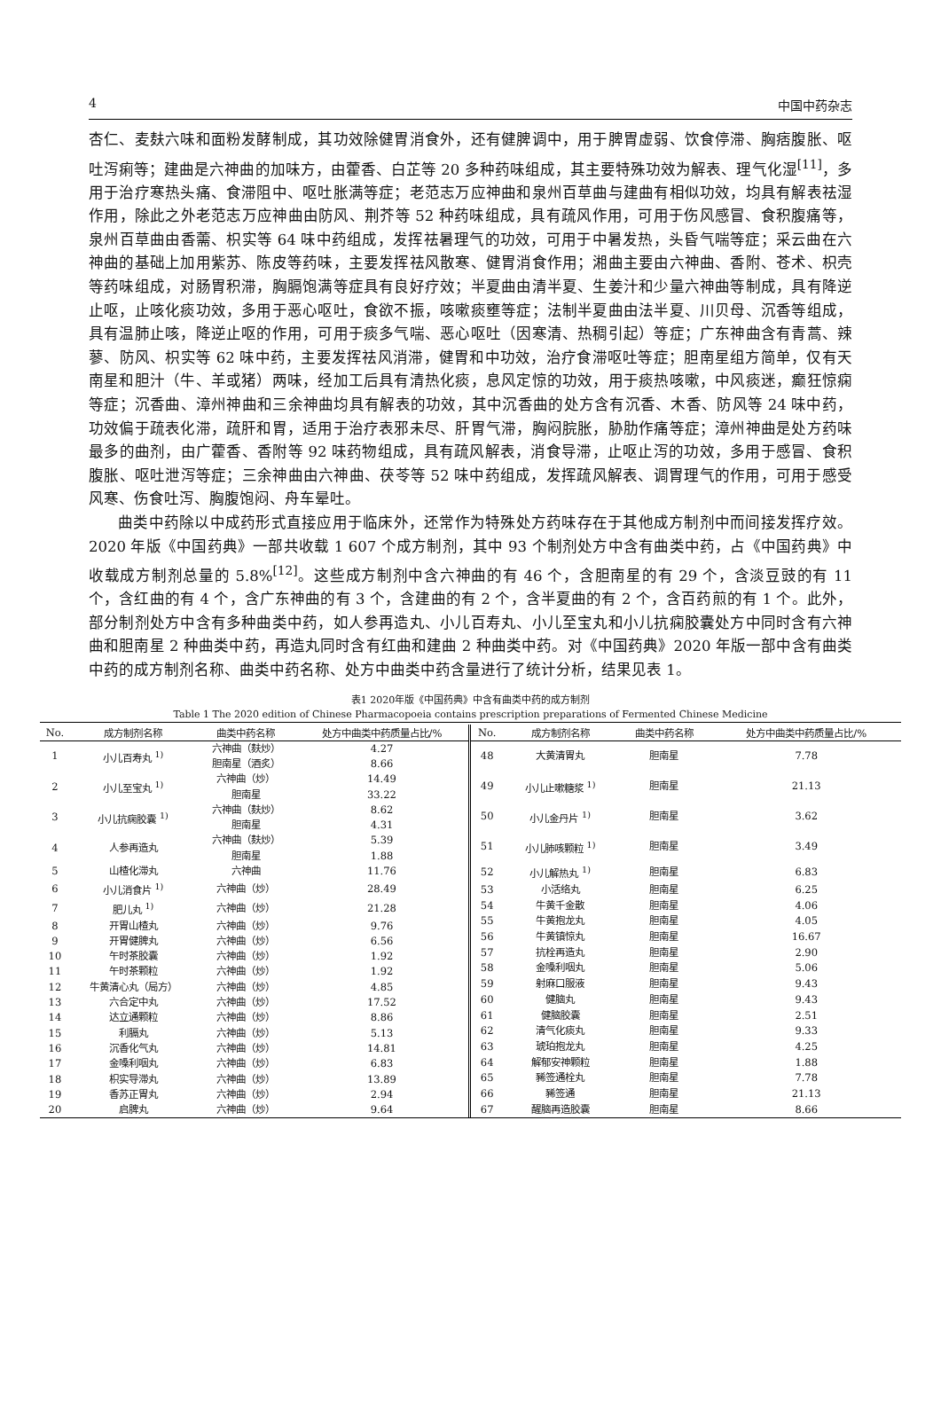4 中国中药杂志
杏仁、麦麸六味和面粉发酵制成，其功效除健胃消食外，还有健脾调中，用于脾胃虚弱、饮食停滞、胸痞腹胀、呕吐泻痢等；建曲是六神曲的加味方，由藿香、白芷等 20 多种药味组成，其主要特殊功效为解表、理气化湿<sup>[11]</sup>，多用于治疗寒热头痛、食滞阻中、呕吐胀满等症；老范志万应神曲和泉州百草曲与建曲有相似功效，均具有解表祛湿作用，除此之外老范志万应神曲由防风、荆芥等 52 种药味组成，具有疏风作用，可用于伤风感冒、食积腹痛等，泉州百草曲由香薷、枳实等 64 味中药组成，发挥祛暑理气的功效，可用于中暑发热，头昏气喘等症；采云曲在六神曲的基础上加用紫苏、陈皮等药味，主要发挥祛风散寒、健胃消食作用；湘曲主要由六神曲、香附、苍术、枳壳等药味组成，对肠胃积滞，胸膈饱满等症具有良好疗效；半夏曲由清半夏、生姜汁和少量六神曲等制成，具有降逆止呕，止咳化痰功效，多用于恶心呕吐，食欲不振，咳嗽痰壅等症；法制半夏曲由法半夏、川贝母、沉香等组成，具有温肺止咳，降逆止呕的作用，可用于痰多气喘、恶心呕吐（因寒清、热稠引起）等症；广东神曲含有青蒿、辣蓼、防风、枳实等 62 味中药，主要发挥祛风消滞，健胃和中功效，治疗食滞呕吐等症；胆南星组方简单，仅有天南星和胆汁（牛、羊或猪）两味，经加工后具有清热化痰，息风定惊的功效，用于痰热咳嗽，中风痰迷，癫狂惊痫等症；沉香曲、漳州神曲和三余神曲均具有解表的功效，其中沉香曲的处方含有沉香、木香、防风等 24 味中药，功效偏于疏表化滞，疏肝和胃，适用于治疗表邪未尽、肝胃气滞，胸闷脘胀，胁肋作痛等症；漳州神曲是处方药味最多的曲剂，由广藿香、香附等 92 味药物组成，具有疏风解表，消食导滞，止呕止泻的功效，多用于感冒、食积腹胀、呕吐泄泻等症；三余神曲由六神曲、茯苓等 52 味中药组成，发挥疏风解表、调胃理气的作用，可用于感受风寒、伤食吐泻、胸腹饱闷、舟车晕吐。
曲类中药除以中成药形式直接应用于临床外，还常作为特殊处方药味存在于其他成方制剂中而间接发挥疗效。2020 年版《中国药典》一部共收载 1 607 个成方制剂，其中 93 个制剂处方中含有曲类中药，占《中国药典》中收载成方制剂总量的 5.8%<sup>[12]</sup>。这些成方制剂中含六神曲的有 46 个，含胆南星的有 29 个，含淡豆豉的有 11 个，含红曲的有 4 个，含广东神曲的有 3 个，含建曲的有 2 个，含半夏曲的有 2 个，含百药煎的有 1 个。此外，部分制剂处方中含有多种曲类中药，如人参再造丸、小儿百寿丸、小儿至宝丸和小儿抗痫胶囊处方中同时含有六神曲和胆南星 2 种曲类中药，再造丸同时含有红曲和建曲 2 种曲类中药。对《中国药典》2020 年版一部中含有曲类中药的成方制剂名称、曲类中药名称、处方中曲类中药含量进行了统计分析，结果见表 1。
表1 2020年版《中国药典》中含有曲类中药的成方制剂
Table 1 The 2020 edition of Chinese Pharmacopoeia contains prescription preparations of Fermented Chinese Medicine
| No. | 成方制剂名称 | 曲类中药名称 | 处方中曲类中药质量占比/% |
| --- | --- | --- | --- |
| 1 | 小儿百寿丸 <sup>1)</sup> | 六神曲（麸炒） 胆南星（酒炙） | 4.27 8.66 |
| 2 | 小儿至宝丸 <sup>1)</sup> | 六神曲（炒） 胆南星 | 14.49 33.22 |
| 3 | 小儿抗痫胶囊 <sup>1)</sup> | 六神曲（麸炒） 胆南星 | 8.62 4.31 |
| 4 | 人参再造丸 | 六神曲（麸炒） 胆南星 | 5.39 1.88 |
| 5 | 山楂化滞丸 | 六神曲 | 11.76 |
| 6 | 小儿消食片 <sup>1)</sup> | 六神曲（炒） | 28.49 |
| 7 | 肥儿丸 <sup>1)</sup> | 六神曲（炒） | 21.28 |
| 8 | 开胃山楂丸 | 六神曲（炒） | 9.76 |
| 9 | 开胃健脾丸 | 六神曲（炒） | 6.56 |
| 10 | 午时茶胶囊 | 六神曲（炒） | 1.92 |
| 11 | 午时茶颗粒 | 六神曲（炒） | 1.92 |
| 12 | 牛黄清心丸（局方） | 六神曲（炒） | 4.85 |
| 13 | 六合定中丸 | 六神曲（炒） | 17.52 |
| 14 | 达立通颗粒 | 六神曲（炒） | 8.86 |
| 15 | 利膈丸 | 六神曲（炒） | 5.13 |
| 16 | 沉香化气丸 | 六神曲（炒） | 14.81 |
| 17 | 金嗓利咽丸 | 六神曲（炒） | 6.83 |
| 18 | 枳实导滞丸 | 六神曲（炒） | 13.89 |
| 19 | 香苏正胃丸 | 六神曲（炒） | 2.94 |
| 20 | 启脾丸 | 六神曲（炒） | 9.64 |
| No. | 成方制剂名称 | 曲类中药名称 | 处方中曲类中药质量占比/% |
| --- | --- | --- | --- |
| 48 | 大黄清胃丸 | 胆南星 | 7.78 |
| 49 | 小儿止嗽糖浆 <sup>1)</sup> | 胆南星 | 21.13 |
| 50 | 小儿金丹片 <sup>1)</sup> | 胆南星 | 3.62 |
| 51 | 小儿肺咳颗粒 <sup>1)</sup> | 胆南星 | 3.49 |
| 52 | 小儿解热丸 <sup>1)</sup> | 胆南星 | 6.83 |
| 53 | 小活络丸 | 胆南星 | 6.25 |
| 54 | 牛黄千金散 | 胆南星 | 4.06 |
| 55 | 牛黄抱龙丸 | 胆南星 | 4.05 |
| 56 | 牛黄镇惊丸 | 胆南星 | 16.67 |
| 57 | 抗栓再造丸 | 胆南星 | 2.90 |
| 58 | 金嗓利咽丸 | 胆南星 | 5.06 |
| 59 | 射麻口服液 | 胆南星 | 9.43 |
| 60 | 健脑丸 | 胆南星 | 9.43 |
| 61 | 健脑胶囊 | 胆南星 | 2.51 |
| 62 | 清气化痰丸 | 胆南星 | 9.33 |
| 63 | 琥珀抱龙丸 | 胆南星 | 4.25 |
| 64 | 解郁安神颗粒 | 胆南星 | 1.88 |
| 65 | 豨签通栓丸 | 胆南星 | 7.78 |
| 66 | 豨签通 | 胆南星 | 21.13 |
| 67 | 醒脑再造胶囊 | 胆南星 | 8.66 |